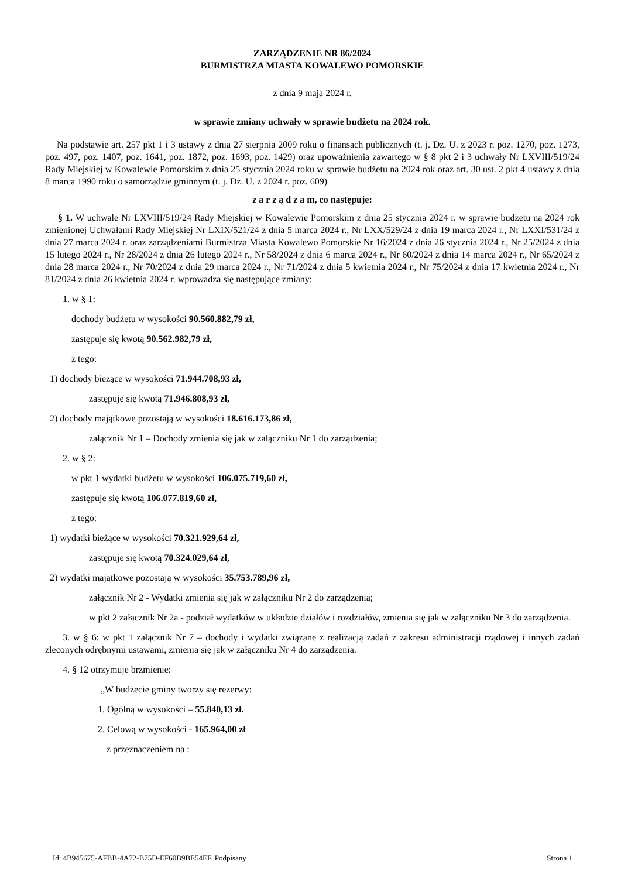ZARZĄDZENIE NR 86/2024
BURMISTRZA MIASTA KOWALEWO POMORSKIE
z dnia 9 maja 2024 r.
w sprawie zmiany uchwały w sprawie budżetu na 2024 rok.
Na podstawie art. 257 pkt 1 i 3 ustawy z dnia 27 sierpnia 2009 roku o finansach publicznych (t. j. Dz. U. z 2023 r. poz. 1270, poz. 1273, poz. 497, poz. 1407, poz. 1641, poz. 1872, poz. 1693, poz. 1429) oraz upoważnienia zawartego w § 8 pkt 2 i 3 uchwały Nr LXVIII/519/24 Rady Miejskiej w Kowalewie Pomorskim z dnia 25 stycznia 2024 roku w sprawie budżetu na 2024 rok oraz art. 30 ust. 2 pkt 4 ustawy z dnia 8 marca 1990 roku o samorządzie gminnym (t. j. Dz. U. z 2024 r. poz. 609)
z a r z ą d z a m, co następuje:
§ 1. W uchwale Nr LXVIII/519/24 Rady Miejskiej w Kowalewie Pomorskim z dnia 25 stycznia 2024 r. w sprawie budżetu na 2024 rok zmienionej Uchwałami Rady Miejskiej Nr LXIX/521/24 z dnia 5 marca 2024 r., Nr LXX/529/24 z dnia 19 marca 2024 r., Nr LXXI/531/24 z dnia 27 marca 2024 r. oraz zarządzeniami Burmistrza Miasta Kowalewo Pomorskie Nr 16/2024 z dnia 26 stycznia 2024 r., Nr 25/2024 z dnia 15 lutego 2024 r., Nr 28/2024 z dnia 26 lutego 2024 r., Nr 58/2024 z dnia 6 marca 2024 r., Nr 60/2024 z dnia 14 marca 2024 r., Nr 65/2024 z dnia 28 marca 2024 r., Nr 70/2024 z dnia 29 marca 2024 r., Nr 71/2024 z dnia 5 kwietnia 2024 r., Nr 75/2024 z dnia 17 kwietnia 2024 r., Nr 81/2024 z dnia 26 kwietnia 2024 r. wprowadza się następujące zmiany:
1. w § 1:
dochody budżetu w wysokości 90.560.882,79 zł,
zastępuje się kwotą 90.562.982,79 zł,
z tego:
1) dochody bieżące w wysokości 71.944.708,93 zł,
zastępuje się kwotą 71.946.808,93 zł,
2) dochody majątkowe pozostają w wysokości 18.616.173,86 zł,
załącznik Nr 1 – Dochody zmienia się jak w załączniku Nr 1 do zarządzenia;
2. w § 2:
w pkt 1 wydatki budżetu w wysokości 106.075.719,60 zł,
zastępuje się kwotą 106.077.819,60 zł,
z tego:
1) wydatki bieżące w wysokości 70.321.929,64 zł,
zastępuje się kwotą 70.324.029,64 zł,
2) wydatki majątkowe pozostają w wysokości 35.753.789,96 zł,
załącznik Nr 2 - Wydatki zmienia się jak w załączniku Nr 2 do zarządzenia;
w pkt 2 załącznik Nr 2a - podział wydatków w układzie działów i rozdziałów, zmienia się jak w załączniku Nr 3 do zarządzenia.
3. w § 6: w pkt 1 załącznik Nr 7 – dochody i wydatki związane z realizacją zadań z zakresu administracji rządowej i innych zadań zleconych odrębnymi ustawami, zmienia się jak w załączniku Nr 4 do zarządzenia.
4. § 12 otrzymuje brzmienie:
„W budżecie gminy tworzy się rezerwy:
1. Ogólną w wysokości – 55.840,13 zł.
2. Celową w wysokości - 165.964,00 zł
z przeznaczeniem na :
Id: 4B945675-AFBB-4A72-B75D-EF60B9BE54EF. Podpisany Strona 1